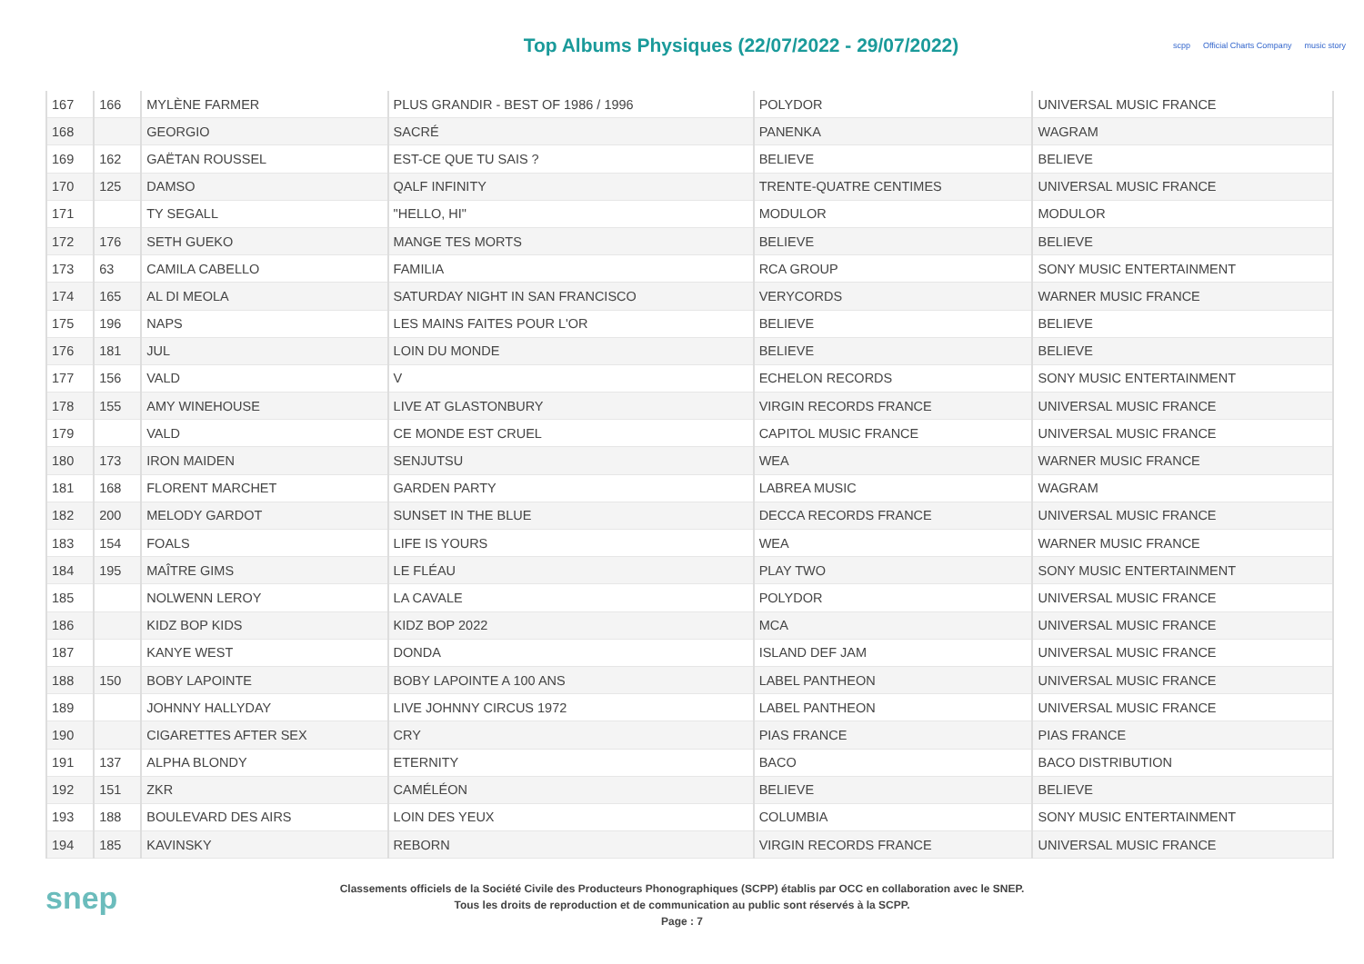Top Albums Physiques (22/07/2022 - 29/07/2022)
scpp Official Charts Company music story
| 167 | 166 | MYLÈNE FARMER | PLUS GRANDIR - BEST OF 1986 / 1996 | POLYDOR | UNIVERSAL MUSIC FRANCE |
| 168 | | GEORGIO | SACRÉ | PANENKA | WAGRAM |
| 169 | 162 | GAËTAN ROUSSEL | EST-CE QUE TU SAIS ? | BELIEVE | BELIEVE |
| 170 | 125 | DAMSO | QALF INFINITY | TRENTE-QUATRE CENTIMES | UNIVERSAL MUSIC FRANCE |
| 171 | | TY SEGALL | "HELLO, HI" | MODULOR | MODULOR |
| 172 | 176 | SETH GUEKO | MANGE TES MORTS | BELIEVE | BELIEVE |
| 173 | 63 | CAMILA CABELLO | FAMILIA | RCA GROUP | SONY MUSIC ENTERTAINMENT |
| 174 | 165 | AL DI MEOLA | SATURDAY NIGHT IN SAN FRANCISCO | VERYCORDS | WARNER MUSIC FRANCE |
| 175 | 196 | NAPS | LES MAINS FAITES POUR L'OR | BELIEVE | BELIEVE |
| 176 | 181 | JUL | LOIN DU MONDE | BELIEVE | BELIEVE |
| 177 | 156 | VALD | V | ECHELON RECORDS | SONY MUSIC ENTERTAINMENT |
| 178 | 155 | AMY WINEHOUSE | LIVE AT GLASTONBURY | VIRGIN RECORDS FRANCE | UNIVERSAL MUSIC FRANCE |
| 179 | | VALD | CE MONDE EST CRUEL | CAPITOL MUSIC FRANCE | UNIVERSAL MUSIC FRANCE |
| 180 | 173 | IRON MAIDEN | SENJUTSU | WEA | WARNER MUSIC FRANCE |
| 181 | 168 | FLORENT MARCHET | GARDEN PARTY | LABREA MUSIC | WAGRAM |
| 182 | 200 | MELODY GARDOT | SUNSET IN THE BLUE | DECCA RECORDS FRANCE | UNIVERSAL MUSIC FRANCE |
| 183 | 154 | FOALS | LIFE IS YOURS | WEA | WARNER MUSIC FRANCE |
| 184 | 195 | MAÎTRE GIMS | LE FLÉAU | PLAY TWO | SONY MUSIC ENTERTAINMENT |
| 185 | | NOLWENN LEROY | LA CAVALE | POLYDOR | UNIVERSAL MUSIC FRANCE |
| 186 | | KIDZ BOP KIDS | KIDZ BOP 2022 | MCA | UNIVERSAL MUSIC FRANCE |
| 187 | | KANYE WEST | DONDA | ISLAND DEF JAM | UNIVERSAL MUSIC FRANCE |
| 188 | 150 | BOBY LAPOINTE | BOBY LAPOINTE A 100 ANS | LABEL PANTHEON | UNIVERSAL MUSIC FRANCE |
| 189 | | JOHNNY HALLYDAY | LIVE JOHNNY CIRCUS 1972 | LABEL PANTHEON | UNIVERSAL MUSIC FRANCE |
| 190 | | CIGARETTES AFTER SEX | CRY | PIAS FRANCE | PIAS FRANCE |
| 191 | 137 | ALPHA BLONDY | ETERNITY | BACO | BACO DISTRIBUTION |
| 192 | 151 | ZKR | CAMÉLÉON | BELIEVE | BELIEVE |
| 193 | 188 | BOULEVARD DES AIRS | LOIN DES YEUX | COLUMBIA | SONY MUSIC ENTERTAINMENT |
| 194 | 185 | KAVINSKY | REBORN | VIRGIN RECORDS FRANCE | UNIVERSAL MUSIC FRANCE |
snep
Classements officiels de la Société Civile des Producteurs Phonographiques (SCPP) établis par OCC en collaboration avec le SNEP.
Tous les droits de reproduction et de communication au public sont réservés à la SCPP.
Page : 7